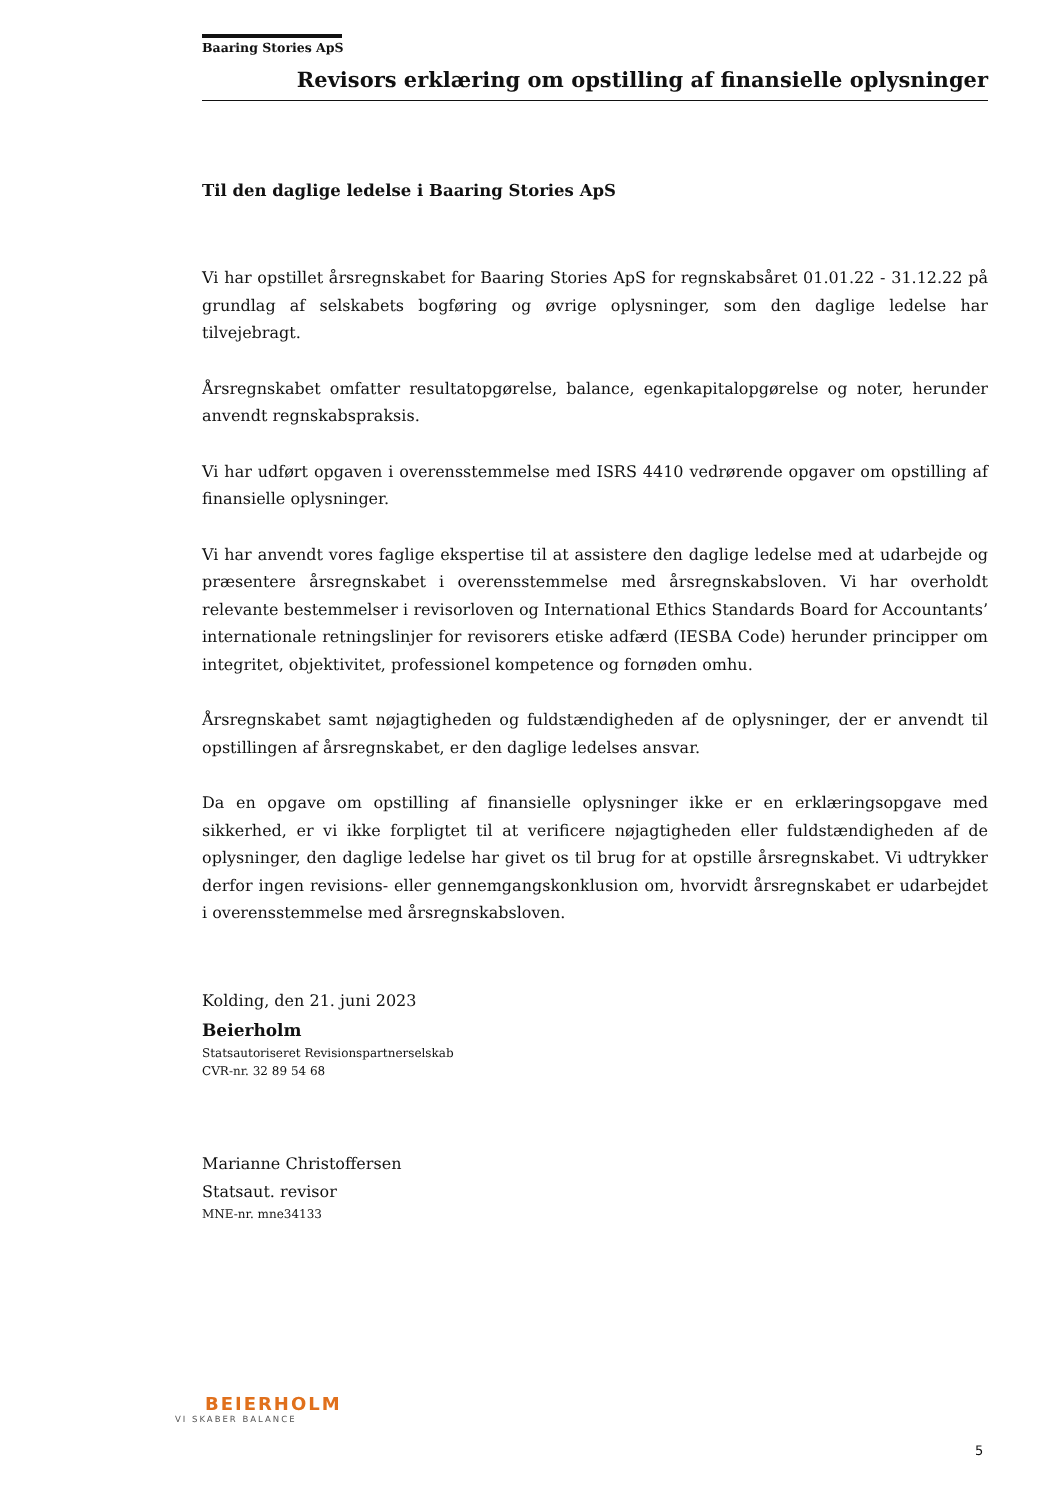Baaring Stories ApS
Revisors erklæring om opstilling af finansielle oplysninger
Til den daglige ledelse i Baaring Stories ApS
Vi har opstillet årsregnskabet for Baaring Stories ApS for regnskabsåret 01.01.22 - 31.12.22 på grundlag af selskabets bogføring og øvrige oplysninger, som den daglige ledelse har tilvejebragt.
Årsregnskabet omfatter resultatopgørelse, balance, egenkapitalopgørelse og noter, herunder anvendt regnskabspraksis.
Vi har udført opgaven i overensstemmelse med ISRS 4410 vedrørende opgaver om opstilling af finansielle oplysninger.
Vi har anvendt vores faglige ekspertise til at assistere den daglige ledelse med at udarbejde og præsentere årsregnskabet i overensstemmelse med årsregnskabsloven. Vi har overholdt relevante bestemmelser i revisorloven og International Ethics Standards Board for Accountants’ internationale retningslinjer for revisorers etiske adfærd (IESBA Code) herunder principper om integritet, objektivitet, professionel kompetence og fornøden omhu.
Årsregnskabet samt nøjagtigheden og fuldstændigheden af de oplysninger, der er anvendt til opstillingen af årsregnskabet, er den daglige ledelses ansvar.
Da en opgave om opstilling af finansielle oplysninger ikke er en erklæringsopgave med sikkerhed, er vi ikke forpligtet til at verificere nøjagtigheden eller fuldstændigheden af de oplysninger, den daglige ledelse har givet os til brug for at opstille årsregnskabet. Vi udtrykker derfor ingen revisions- eller gennemgangskonklusion om, hvorvidt årsregnskabet er udarbejdet i overensstemmelse med årsregnskabsloven.
Kolding, den 21. juni 2023
Beierholm
Statsautoriseret Revisionspartnerselskab
CVR-nr. 32 89 54 68
Marianne Christoffersen
Statsaut. revisor
MNE-nr. mne34133
BEIERHOLM
VI SKABER BALANCE
5